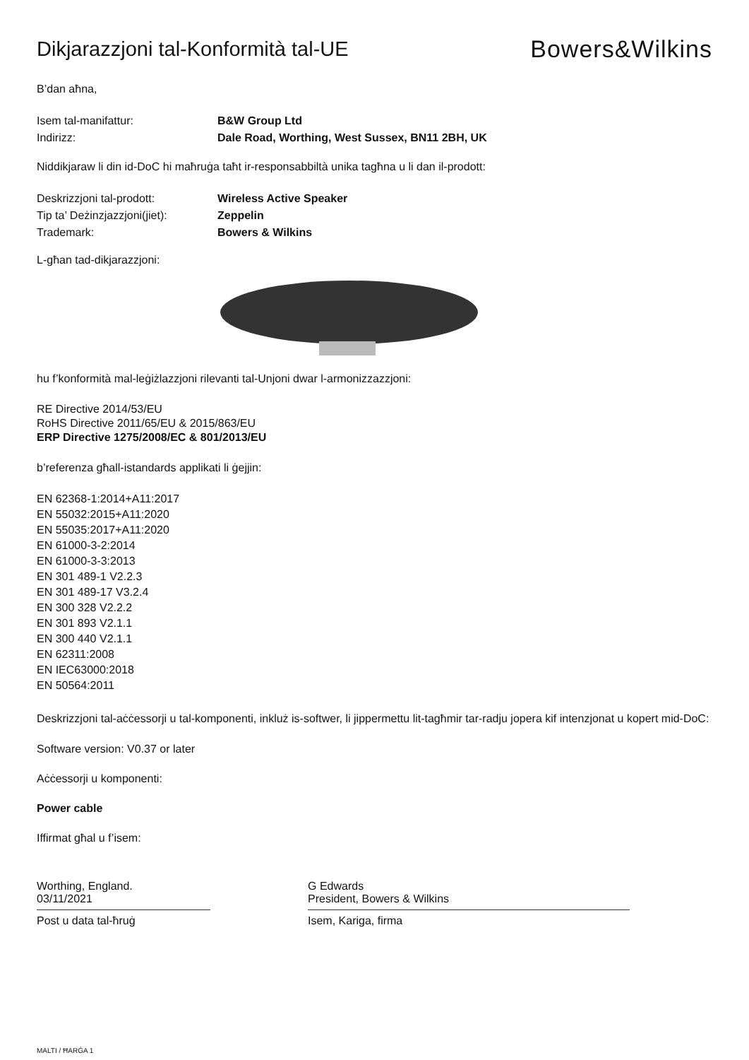Dikjarazzjoni tal-Konformità tal-UE
Bowers&Wilkins
B’dan aħna,
Isem tal-manifattur: B&W Group Ltd
Indirizz: Dale Road, Worthing, West Sussex, BN11 2BH, UK
Niddikjaraw li din id-DoC hi maħruġa taħt ir-responsabbiltà unika tagħna u li dan il-prodott:
Deskrizzjoni tal-prodott: Wireless Active Speaker
Tip ta’ Deżinzjazzjoni(jiet):
Zeppelin
Trademark: Bowers & Wilkins
L-għan tad-dikjarazzjoni:
hu f’konformità mal-leġiżlazzjoni rilevanti tal-Unjoni dwar l-armonizzazzjoni:
RE Directive 2014/53/EU
RoHS Directive 2011/65/EU & 2015/863/EU
ERP Directive 1275/2008/EC & 801/2013/EU
b’referenza għall-istandards applikati li ġejjin:
EN 62368-1:2014+A11:2017
EN 55032:2015+A11:2020
EN 55035:2017+A11:2020
EN 61000-3-2:2014
EN 61000-3-3:2013
EN 301 489-1 V2.2.3
EN 301 489-17 V3.2.4
EN 300 328 V2.2.2
EN 301 893 V2.1.1
EN 300 440 V2.1.1
EN 62311:2008
EN IEC63000:2018
EN 50564:2011
Deskrizzjoni tal-aċċessorji u tal-komponenti, inkluż is-softwer, li jippermettu lit-tagħmir tar-radju jopera kif intenzjonat u kopert mid-DoC:
Software version: V0.37 or later
Aċċessorji u komponenti:
Power cable
Iffirmat għal u f’isem:
Worthing, England.
03/11/2021
Post u data tal-ħruġ
G Edwards
President, Bowers & Wilkins
Isem, Kariga, firma
MALTI / ĦARĠA 1